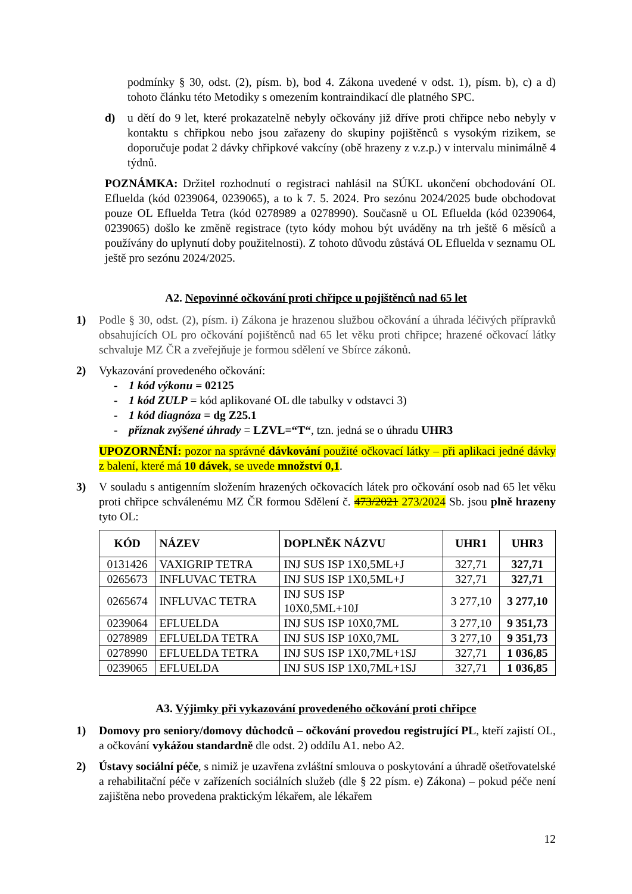podmínky § 30, odst. (2), písm. b), bod 4. Zákona uvedené v odst. 1), písm. b), c) a d) tohoto článku této Metodiky s omezením kontraindikací dle platného SPC.
d) u dětí do 9 let, které prokazatelně nebyly očkovány již dříve proti chřipce nebo nebyly v kontaktu s chřipkou nebo jsou zařazeny do skupiny pojištěnců s vysokým rizikem, se doporučuje podat 2 dávky chřipkové vakcíny (obě hrazeny z v.z.p.) v intervalu minimálně 4 týdnů.
POZNÁMKA: Držitel rozhodnutí o registraci nahlásil na SÚKL ukončení obchodování OL Efluelda (kód 0239064, 0239065), a to k 7. 5. 2024. Pro sezónu 2024/2025 bude obchodovat pouze OL Efluelda Tetra (kód 0278989 a 0278990). Současně u OL Efluelda (kód 0239064, 0239065) došlo ke změně registrace (tyto kódy mohou být uváděny na trh ještě 6 měsíců a používány do uplynutí doby použitelnosti). Z tohoto důvodu zůstává OL Efluelda v seznamu OL ještě pro sezónu 2024/2025.
A2. Nepovinné očkování proti chřipce u pojištěnců nad 65 let
1) Podle § 30, odst. (2), písm. i) Zákona je hrazenou službou očkování a úhrada léčivých přípravků obsahujících OL pro očkování pojištěnců nad 65 let věku proti chřipce; hrazené očkovací látky schvaluje MZ ČR a zveřejňuje je formou sdělení ve Sbírce zákonů.
2) Vykazování provedeného očkování:
- 1 kód výkonu = 02125
- 1 kód ZULP = kód aplikované OL dle tabulky v odstavci 3)
- 1 kód diagnóza = dg Z25.1
- příznak zvýšené úhrady = LZVL=“T“, tzn. jedná se o úhradu UHR3
UPOZORNĚNÍ: pozor na správné dávkování použité očkovací látky – při aplikaci jedné dávky z balení, které má 10 dávek, se uvede množství 0,1.
3) V souladu s antigenním složením hrazených očkovacích látek pro očkování osob nad 65 let věku proti chřipce schválenému MZ ČR formou Sdělení č. 473/2021 273/2024 Sb. jsou plně hrazeny tyto OL:
| KÓD | NÁZEV | DOPLNĚK NÁZVU | UHR1 | UHR3 |
| --- | --- | --- | --- | --- |
| 0131426 | VAXIGRIP TETRA | INJ SUS ISP 1X0,5ML+J | 327,71 | 327,71 |
| 0265673 | INFLUVAC TETRA | INJ SUS ISP 1X0,5ML+J | 327,71 | 327,71 |
| 0265674 | INFLUVAC TETRA | INJ SUS ISP 10X0,5ML+10J | 3 277,10 | 3 277,10 |
| 0239064 | EFLUELDA | INJ SUS ISP 10X0,7ML | 3 277,10 | 9 351,73 |
| 0278989 | EFLUELDA TETRA | INJ SUS ISP 10X0,7ML | 3 277,10 | 9 351,73 |
| 0278990 | EFLUELDA TETRA | INJ SUS ISP 1X0,7ML+1SJ | 327,71 | 1 036,85 |
| 0239065 | EFLUELDA | INJ SUS ISP 1X0,7ML+1SJ | 327,71 | 1 036,85 |
A3. Výjimky při vykazování provedeného očkování proti chřipce
1) Domovy pro seniory/domovy důchodců – očkování provedou registrující PL, kteří zajistí OL, a očkování vykážou standardně dle odst. 2) oddílu A1. nebo A2.
2) Ústavy sociální péče, s nimiž je uzavřena zvláštní smlouva o poskytování a úhradě ošetřovatelské a rehabilitační péče v zařízeních sociálních služeb (dle § 22 písm. e) Zákona) – pokud péče není zajištěna nebo provedena praktickým lékařem, ale lékařem
12